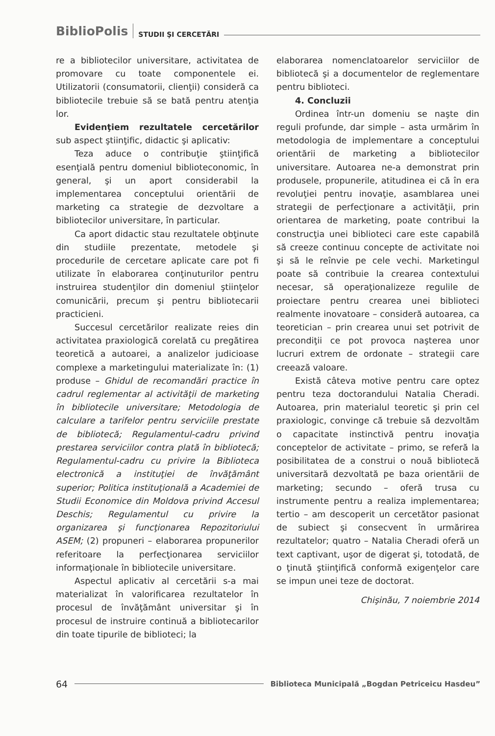BiblioPolis STUDII ŞI CERCETĂRI
re a bibliotecilor universitare, activitatea de promovare cu toate componentele ei. Utilizatorii (consumatorii, clienţii) consideră ca bibliotecile trebuie să se bată pentru atenţia lor.
Evidenţiem rezultatele cercetărilor sub aspect ştiinţific, didactic şi aplicativ:
Teza aduce o contribuţie ştiinţifică esenţială pentru domeniul biblioteconomic, în general, şi un aport considerabil la implementarea conceptului orientării de marketing ca strategie de dezvoltare a bibliotecilor universitare, în particular.
Ca aport didactic stau rezultatele obţinute din studiile prezentate, metodele şi procedurile de cercetare aplicate care pot fi utilizate în elaborarea conţinuturilor pentru instruirea studenţilor din domeniul ştiinţelor comunicării, precum şi pentru bibliotecarii practicieni.
Succesul cercetărilor realizate reies din activitatea praxiologică corelată cu pregătirea teoretică a autoarei, a analizelor judicioase complexe a marketingului materializate în: (1) produse – Ghidul de recomandări practice în cadrul reglementar al activităţii de marketing în bibliotecile universitare; Metodologia de calculare a tarifelor pentru serviciile prestate de bibliotecă; Regulamentul-cadru privind prestarea serviciilor contra plată în bibliotecă; Regulamentul-cadru cu privire la Biblioteca electronică a instituţiei de învăţământ superior; Politica instituţională a Academiei de Studii Economice din Moldova privind Accesul Deschis; Regulamentul cu privire la organizarea şi funcţionarea Repozitoriului ASEM; (2) propuneri – elaborarea propunerilor referitoare la perfecţionarea serviciilor informaţionale în bibliotecile universitare.
Aspectul aplicativ al cercetării s-a mai materializat în valorificarea rezultatelor în procesul de învăţământ universitar şi în procesul de instruire continuă a bibliotecarilor din toate tipurile de biblioteci; la
elaborarea nomenclatoarelor serviciilor de bibliotecă şi a documentelor de reglementare pentru biblioteci.
4. Concluzii
Ordinea într-un domeniu se naşte din reguli profunde, dar simple – asta urmărim în metodologia de implementare a conceptului orientării de marketing a bibliotecilor universitare. Autoarea ne-a demonstrat prin produsele, propunerile, atitudinea ei că în era revoluţiei pentru inovaţie, asamblarea unei strategii de perfecţionare a activităţii, prin orientarea de marketing, poate contribui la construcţia unei biblioteci care este capabilă să creeze continuu concepte de activitate noi şi să le reînvie pe cele vechi. Marketingul poate să contribuie la crearea contextului necesar, să operaţionalizeze regulile de proiectare pentru crearea unei biblioteci realmente inovatoare – consideră autoarea, ca teoretician – prin crearea unui set potrivit de precondiţii ce pot provoca naşterea unor lucruri extrem de ordonate – strategii care creează valoare.
Există câteva motive pentru care optez pentru teza doctorandului Natalia Cheradi. Autoarea, prin materialul teoretic şi prin cel praxiologic, convinge că trebuie să dezvoltăm o capacitate instinctivă pentru inovaţia conceptelor de activitate – primo, se referă la posibilitatea de a construi o nouă bibliotecă universitară dezvoltată pe baza orientării de marketing; secundo – oferă trusa cu instrumente pentru a realiza implementarea; tertio – am descoperit un cercetător pasionat de subiect şi consecvent în urmărirea rezultatelor; quatro – Natalia Cheradi oferă un text captivant, uşor de digerat şi, totodată, de o ţinută ştiinţifică conformă exigenţelor care se impun unei teze de doctorat.
Chişinău, 7 noiembrie 2014
64 Biblioteca Municipală „Bogdan Petriceicu Hasdeu”